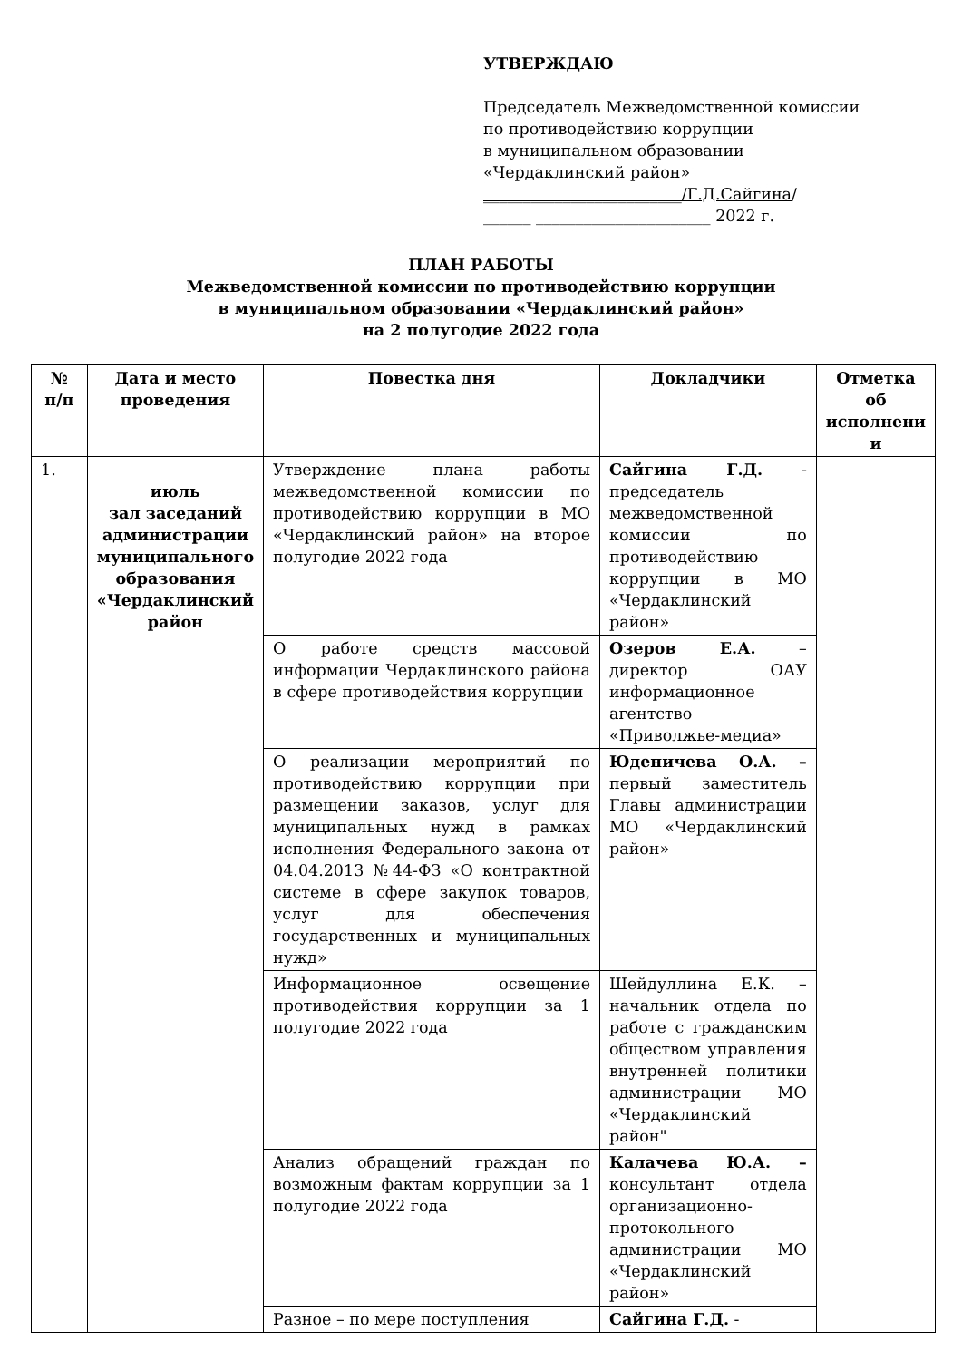УТВЕРЖДАЮ
Председатель Межведомственной комиссии
по противодействию коррупции
в муниципальном образовании
«Чердаклинский район»
_________________________/Г.Д.Сайгина/
______ ______________________ 2022 г.
ПЛАН РАБОТЫ
Межведомственной комиссии по противодействию коррупции
в муниципальном образовании «Чердаклинский район»
на 2 полугодие 2022 года
| № п/п | Дата и место проведения | Повестка дня | Докладчики | Отметка об исполнени и |
| --- | --- | --- | --- | --- |
| 1. | июль зал заседаний администрации муниципального образования «Чердаклинский район | Утверждение плана работы межведомственной комиссии по противодействию коррупции в МО «Чердаклинский район» на второе полугодие 2022 года | Сайгина Г.Д. - председатель межведомственной комиссии по противодействию коррупции в МО «Чердаклинский район» | |
| | | О работе средств массовой информации Чердаклинского района в сфере противодействия коррупции | Озеров Е.А. – директор ОАУ информационное агентство «Приволжье-медиа» | |
| | | О реализации мероприятий по противодействию коррупции при размещении заказов, услуг для муниципальных нужд в рамках исполнения Федерального закона от 04.04.2013 №44-ФЗ «О контрактной системе в сфере закупок товаров, услуг для обеспечения государственных и муниципальных нужд» | Юденичева О.А. – первый заместитель Главы администрации МО «Чердаклинский район» | |
| | | Информационное освещение противодействия коррупции за 1 полугодие 2022 года | Шейдуллина Е.К. – начальник отдела по работе с гражданским обществом управления внутренней политики администрации МО «Чердаклинский район" | |
| | | Анализ обращений граждан по возможным фактам коррупции за 1 полугодие 2022 года | Калачева Ю.А. – консультант отдела организационно-протокольного администрации МО «Чердаклинский район» | |
| | | Разное – по мере поступления | Сайгина Г.Д. - | |